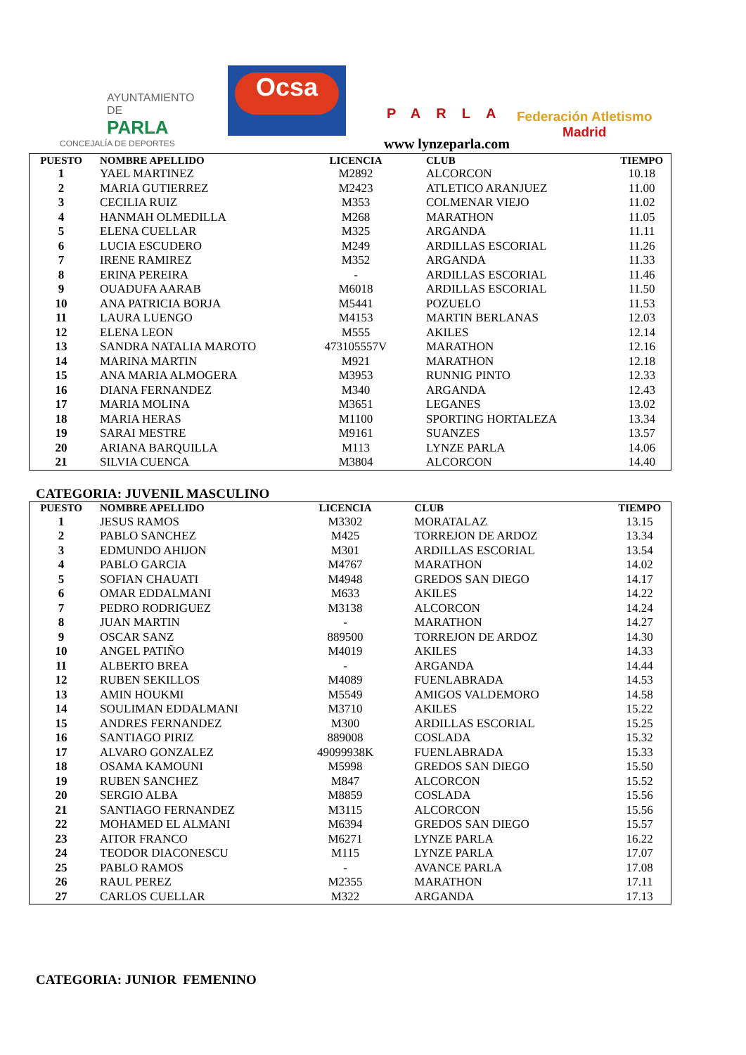AYUNTAMIENTO DE
PARLA
CONCEJALÍA DE DEPORTES
Ocsa
PARLA
www lynzeparla.com
Federación Atletismo
Madrid
| PUESTO | NOMBRE APELLIDO | LICENCIA | CLUB | TIEMPO |
| --- | --- | --- | --- | --- |
| 1 | YAEL MARTINEZ | M2892 | ALCORCON | 10.18 |
| 2 | MARIA GUTIERREZ | M2423 | ATLETICO ARANJUEZ | 11.00 |
| 3 | CECILIA RUIZ | M353 | COLMENAR VIEJO | 11.02 |
| 4 | HANMAH OLMEDILLA | M268 | MARATHON | 11.05 |
| 5 | ELENA CUELLAR | M325 | ARGANDA | 11.11 |
| 6 | LUCIA ESCUDERO | M249 | ARDILLAS ESCORIAL | 11.26 |
| 7 | IRENE RAMIREZ | M352 | ARGANDA | 11.33 |
| 8 | ERINA PEREIRA | - | ARDILLAS ESCORIAL | 11.46 |
| 9 | OUADUFA AARAB | M6018 | ARDILLAS ESCORIAL | 11.50 |
| 10 | ANA PATRICIA BORJA | M5441 | POZUELO | 11.53 |
| 11 | LAURA LUENGO | M4153 | MARTIN BERLANAS | 12.03 |
| 12 | ELENA LEON | M555 | AKILES | 12.14 |
| 13 | SANDRA NATALIA MAROTO | 473105557V | MARATHON | 12.16 |
| 14 | MARINA MARTIN | M921 | MARATHON | 12.18 |
| 15 | ANA MARIA ALMOGERA | M3953 | RUNNIG PINTO | 12.33 |
| 16 | DIANA FERNANDEZ | M340 | ARGANDA | 12.43 |
| 17 | MARIA MOLINA | M3651 | LEGANES | 13.02 |
| 18 | MARIA HERAS | M1100 | SPORTING HORTALEZA | 13.34 |
| 19 | SARAI MESTRE | M9161 | SUANZES | 13.57 |
| 20 | ARIANA BARQUILLA | M113 | LYNZE PARLA | 14.06 |
| 21 | SILVIA CUENCA | M3804 | ALCORCON | 14.40 |
CATEGORIA: JUVENIL MASCULINO
| PUESTO | NOMBRE APELLIDO | LICENCIA | CLUB | TIEMPO |
| --- | --- | --- | --- | --- |
| 1 | JESUS RAMOS | M3302 | MORATALAZ | 13.15 |
| 2 | PABLO SANCHEZ | M425 | TORREJON DE ARDOZ | 13.34 |
| 3 | EDMUNDO AHIJON | M301 | ARDILLAS ESCORIAL | 13.54 |
| 4 | PABLO GARCIA | M4767 | MARATHON | 14.02 |
| 5 | SOFIAN CHAUATI | M4948 | GREDOS SAN DIEGO | 14.17 |
| 6 | OMAR EDDALMANI | M633 | AKILES | 14.22 |
| 7 | PEDRO RODRIGUEZ | M3138 | ALCORCON | 14.24 |
| 8 | JUAN MARTIN | - | MARATHON | 14.27 |
| 9 | OSCAR SANZ | 889500 | TORREJON DE ARDOZ | 14.30 |
| 10 | ANGEL PATIÑO | M4019 | AKILES | 14.33 |
| 11 | ALBERTO BREA | - | ARGANDA | 14.44 |
| 12 | RUBEN SEKILLOS | M4089 | FUENLABRADA | 14.53 |
| 13 | AMIN HOUKMI | M5549 | AMIGOS VALDEMORO | 14.58 |
| 14 | SOULIMAN EDDALMANI | M3710 | AKILES | 15.22 |
| 15 | ANDRES FERNANDEZ | M300 | ARDILLAS ESCORIAL | 15.25 |
| 16 | SANTIAGO PIRIZ | 889008 | COSLADA | 15.32 |
| 17 | ALVARO GONZALEZ | 49099938K | FUENLABRADA | 15.33 |
| 18 | OSAMA KAMOUNI | M5998 | GREDOS SAN DIEGO | 15.50 |
| 19 | RUBEN SANCHEZ | M847 | ALCORCON | 15.52 |
| 20 | SERGIO ALBA | M8859 | COSLADA | 15.56 |
| 21 | SANTIAGO FERNANDEZ | M3115 | ALCORCON | 15.56 |
| 22 | MOHAMED EL ALMANI | M6394 | GREDOS SAN DIEGO | 15.57 |
| 23 | AITOR FRANCO | M6271 | LYNZE PARLA | 16.22 |
| 24 | TEODOR DIACONESCU | M115 | LYNZE PARLA | 17.07 |
| 25 | PABLO RAMOS | - | AVANCE PARLA | 17.08 |
| 26 | RAUL PEREZ | M2355 | MARATHON | 17.11 |
| 27 | CARLOS CUELLAR | M322 | ARGANDA | 17.13 |
CATEGORIA: JUNIOR FEMENINO